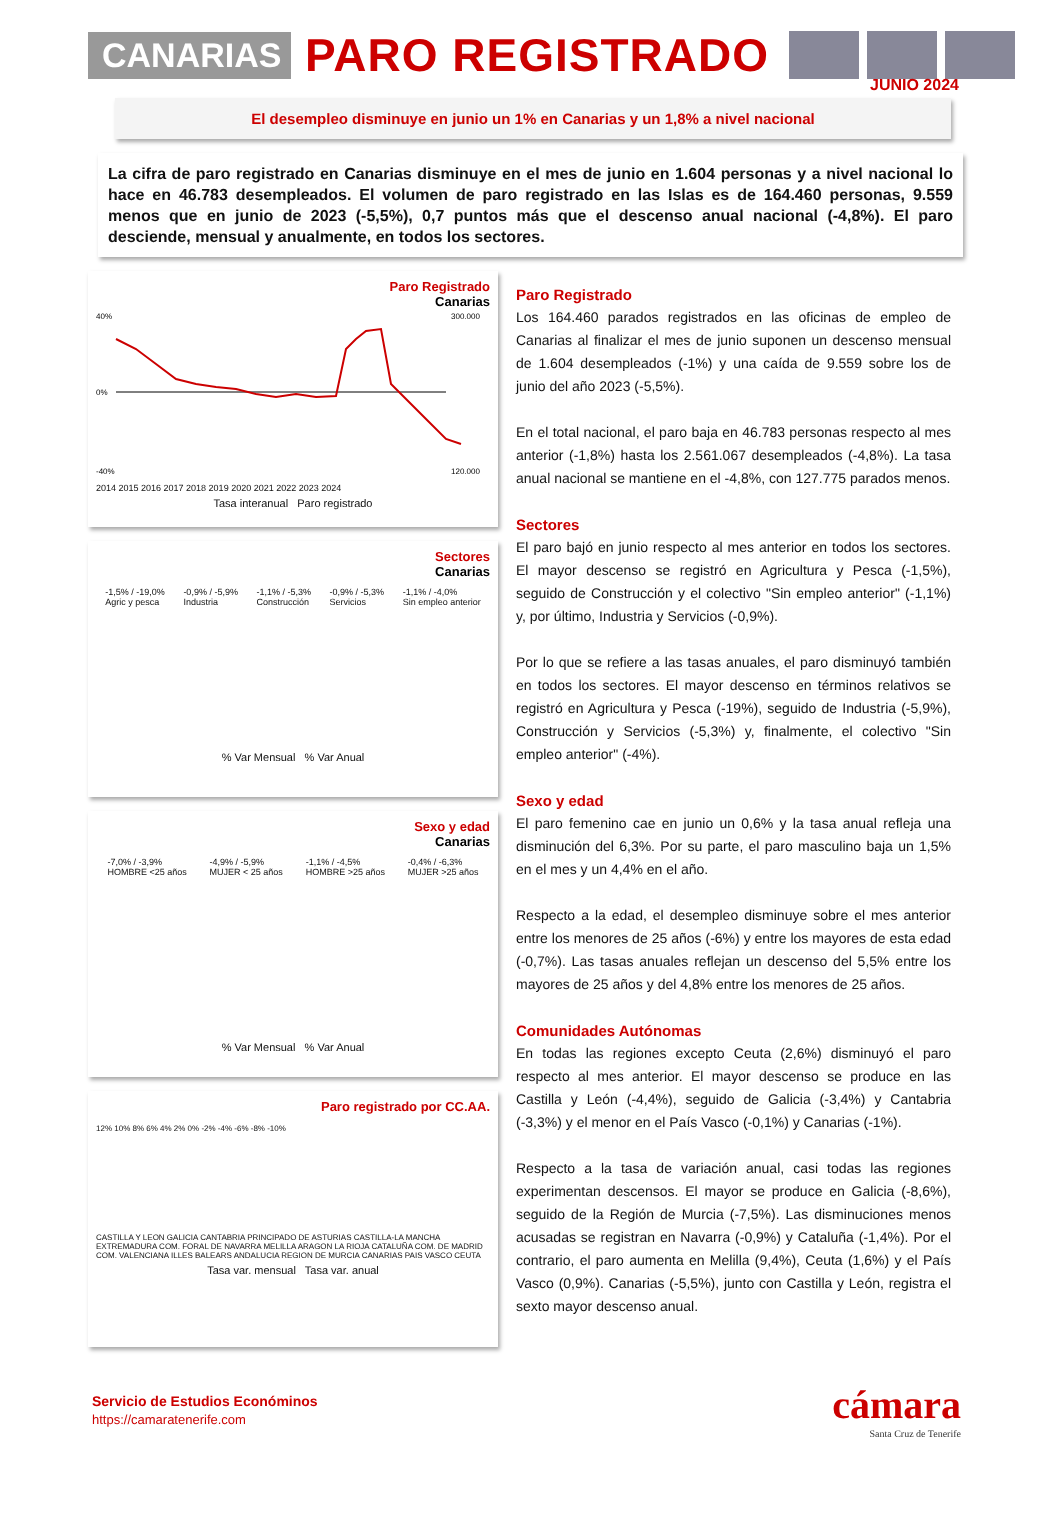CANARIAS
PARO REGISTRADO
JUNIO 2024
El desempleo disminuye en junio un 1% en Canarias y un 1,8% a nivel nacional
La cifra de paro registrado en Canarias disminuye en el mes de junio en 1.604 personas y a nivel nacional lo hace en 46.783 desempleados. El volumen de paro registrado en las Islas es de 164.460 personas, 9.559 menos que en junio de 2023 (-5,5%), 0,7 puntos más que el descenso anual nacional (-4,8%). El paro desciende, mensual y anualmente, en todos los sectores.
Paro Registrado
Canarias
40%
0%
-40%
300.000
120.000
2014 2015 2016 2017 2018 2019 2020 2021 2022 2023 2024
Tasa interanual Paro registrado
Sectores
Canarias
-1,5% / -19,0%
Agric y pesca
-0,9% / -5,9%
Industria
-1,1% / -5,3%
Construcción
-0,9% / -5,3%
Servicios
-1,1% / -4,0%
Sin empleo anterior
% Var Mensual % Var Anual
Sexo y edad
Canarias
-7,0% / -3,9%
HOMBRE <25 años
-4,9% / -5,9%
MUJER < 25 años
-1,1% / -4,5%
HOMBRE >25 años
-0,4% / -6,3%
MUJER >25 años
% Var Mensual % Var Anual
Paro registrado por CC.AA.
12% 10% 8% 6% 4% 2% 0% -2% -4% -6% -8% -10%
CASTILLA Y LEON GALICIA CANTABRIA PRINCIPADO DE ASTURIAS CASTILLA-LA MANCHA EXTREMADURA COM. FORAL DE NAVARRA MELILLA ARAGON LA RIOJA CATALUÑA COM. DE MADRID COM. VALENCIANA ILLES BALEARS ANDALUCIA REGION DE MURCIA CANARIAS PAIS VASCO CEUTA
Tasa var. mensual Tasa var. anual
Paro Registrado
Los 164.460 parados registrados en las oficinas de empleo de Canarias al finalizar el mes de junio suponen un descenso mensual de 1.604 desempleados (-1%) y una caída de 9.559 sobre los de junio del año 2023 (-5,5%).
En el total nacional, el paro baja en 46.783 personas respecto al mes anterior (-1,8%) hasta los 2.561.067 desempleados (-4,8%). La tasa anual nacional se mantiene en el -4,8%, con 127.775 parados menos.
Sectores
El paro bajó en junio respecto al mes anterior en todos los sectores. El mayor descenso se registró en Agricultura y Pesca (-1,5%), seguido de Construcción y el colectivo "Sin empleo anterior" (-1,1%) y, por último, Industria y Servicios (-0,9%).
Por lo que se refiere a las tasas anuales, el paro disminuyó también en todos los sectores. El mayor descenso en términos relativos se registró en Agricultura y Pesca (-19%), seguido de Industria (-5,9%), Construcción y Servicios (-5,3%) y, finalmente, el colectivo "Sin empleo anterior" (-4%).
Sexo y edad
El paro femenino cae en junio un 0,6% y la tasa anual refleja una disminución del 6,3%. Por su parte, el paro masculino baja un 1,5% en el mes y un 4,4% en el año.
Respecto a la edad, el desempleo disminuye sobre el mes anterior entre los menores de 25 años (-6%) y entre los mayores de esta edad (-0,7%). Las tasas anuales reflejan un descenso del 5,5% entre los mayores de 25 años y del 4,8% entre los menores de 25 años.
Comunidades Autónomas
En todas las regiones excepto Ceuta (2,6%) disminuyó el paro respecto al mes anterior. El mayor descenso se produce en las Castilla y León (-4,4%), seguido de Galicia (-3,4%) y Cantabria (-3,3%) y el menor en el País Vasco (-0,1%) y Canarias (-1%).
Respecto a la tasa de variación anual, casi todas las regiones experimentan descensos. El mayor se produce en Galicia (-8,6%), seguido de la Región de Murcia (-7,5%). Las disminuciones menos acusadas se registran en Navarra (-0,9%) y Cataluña (-1,4%). Por el contrario, el paro aumenta en Melilla (9,4%), Ceuta (1,6%) y el País Vasco (0,9%). Canarias (-5,5%), junto con Castilla y León, registra el sexto mayor descenso anual.
Servicio de Estudios Económinos
https://camaratenerife.com
cámara
Santa Cruz de Tenerife